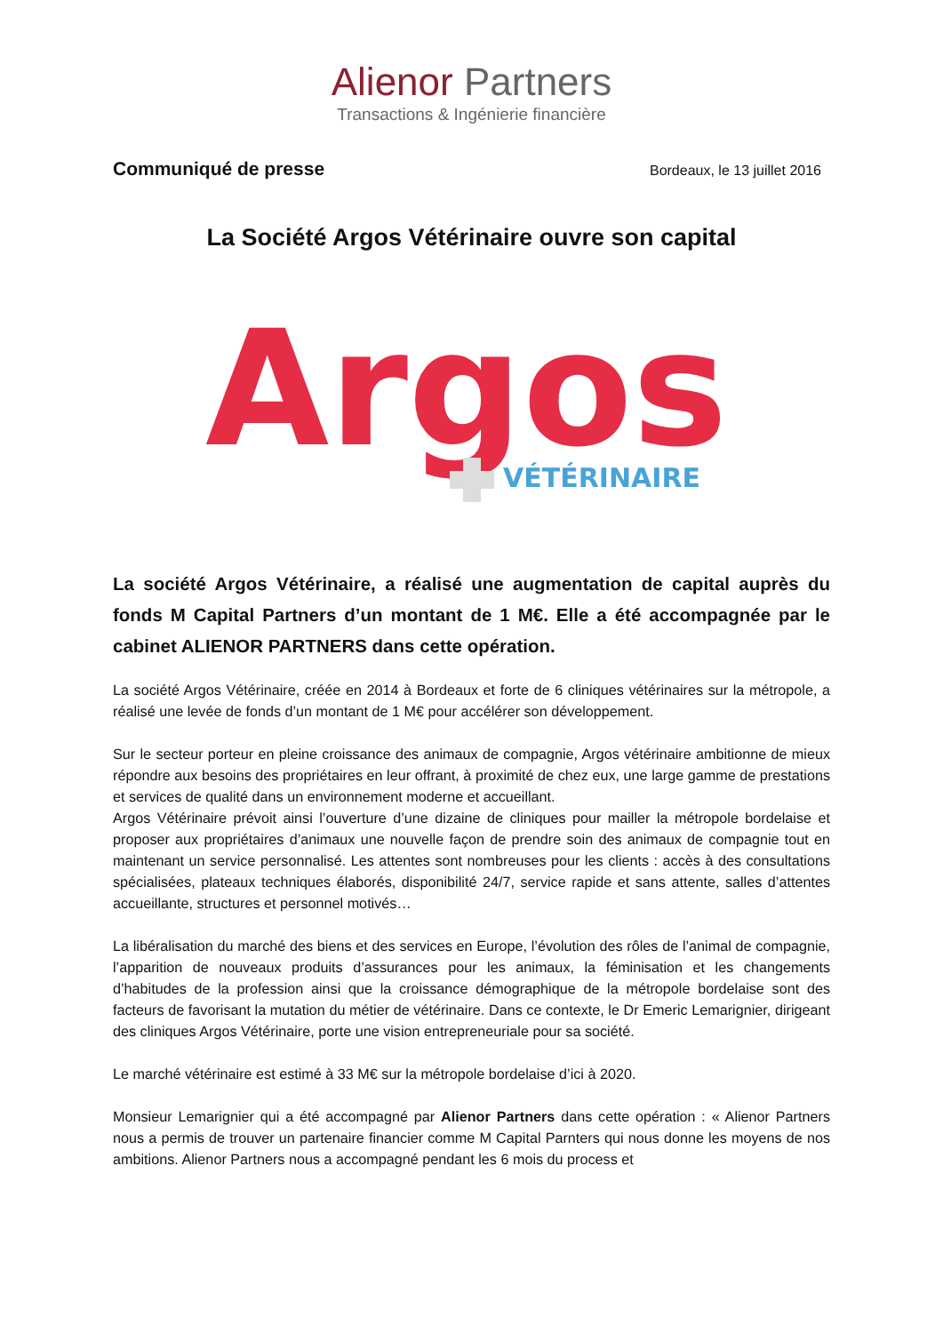Alienor Partners
Transactions & Ingénierie financière
Communiqué de presse
Bordeaux, le 13 juillet 2016
La Société Argos Vétérinaire ouvre son capital
Argos
VÉTÉRINAIRE
La société Argos Vétérinaire, a réalisé une augmentation de capital auprès du fonds M Capital Partners d’un montant de 1 M€. Elle a été accompagnée par le cabinet ALIENOR PARTNERS dans cette opération.
La société Argos Vétérinaire, créée en 2014 à Bordeaux et forte de 6 cliniques vétérinaires sur la métropole, a réalisé une levée de fonds d’un montant de 1 M€ pour accélérer son développement.
Sur le secteur porteur en pleine croissance des animaux de compagnie, Argos vétérinaire ambitionne de mieux répondre aux besoins des propriétaires en leur offrant, à proximité de chez eux, une large gamme de prestations et services de qualité dans un environnement moderne et accueillant.
Argos Vétérinaire prévoit ainsi l’ouverture d’une dizaine de cliniques pour mailler la métropole bordelaise et proposer aux propriétaires d’animaux une nouvelle façon de prendre soin des animaux de compagnie tout en maintenant un service personnalisé. Les attentes sont nombreuses pour les clients : accès à des consultations spécialisées, plateaux techniques élaborés, disponibilité 24/7, service rapide et sans attente, salles d’attentes accueillante, structures et personnel motivés…
La libéralisation du marché des biens et des services en Europe, l’évolution des rôles de l’animal de compagnie, l’apparition de nouveaux produits d’assurances pour les animaux, la féminisation et les changements d’habitudes de la profession ainsi que la croissance démographique de la métropole bordelaise sont des facteurs de favorisant la mutation du métier de vétérinaire. Dans ce contexte, le Dr Emeric Lemarignier, dirigeant des cliniques Argos Vétérinaire, porte une vision entrepreneuriale pour sa société.
Le marché vétérinaire est estimé à 33 M€ sur la métropole bordelaise d’ici à 2020.
Monsieur Lemarignier qui a été accompagné par Alienor Partners dans cette opération : « Alienor Partners nous a permis de trouver un partenaire financier comme M Capital Parnters qui nous donne les moyens de nos ambitions. Alienor Partners nous a accompagné pendant les 6 mois du process et